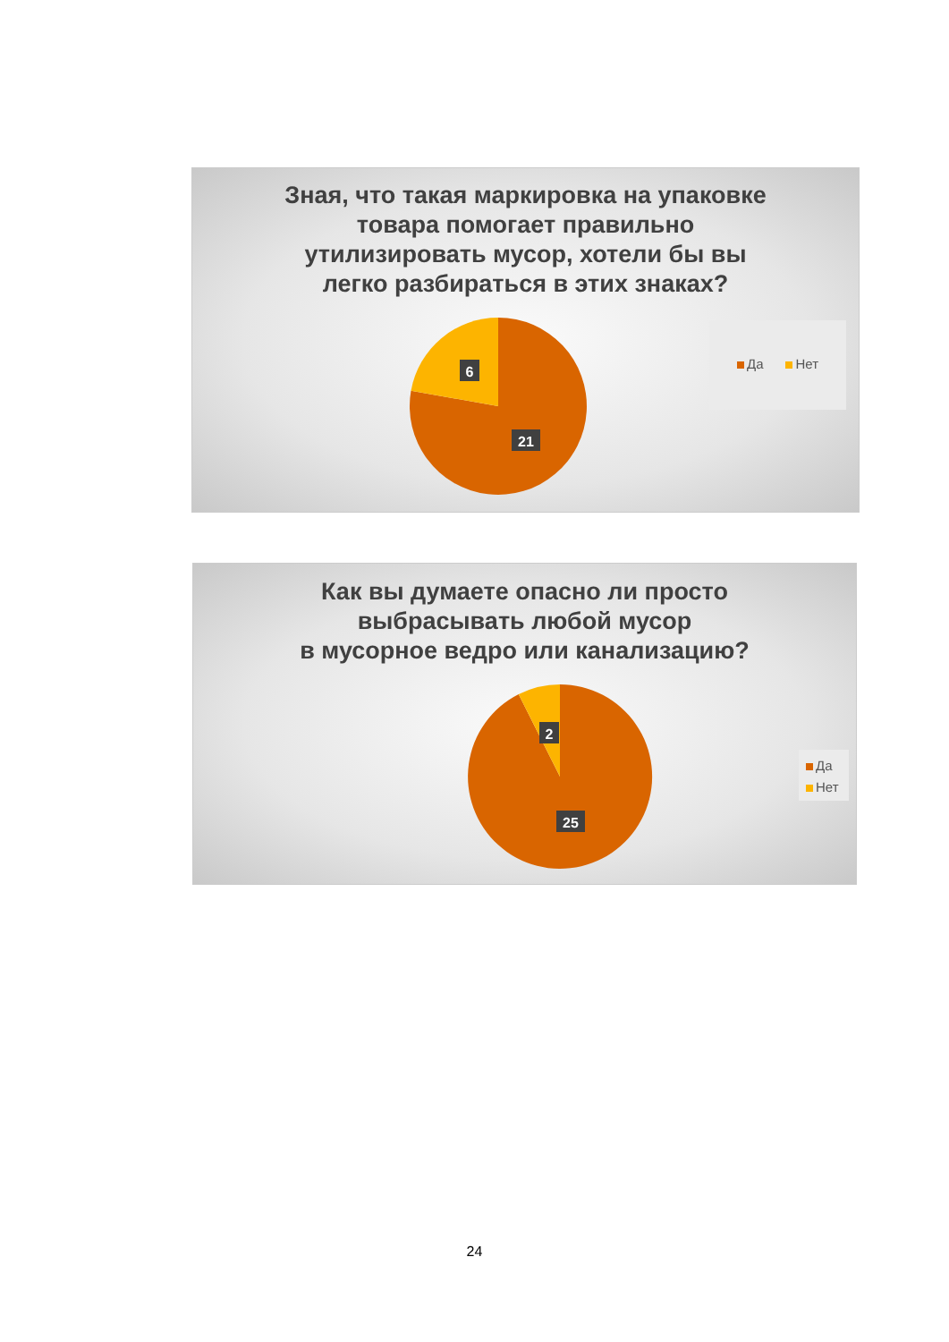Зная, что такая маркировка на упаковке
товара помогает правильно
утилизировать мусор, хотели бы вы
легко разбираться в этих знаках?
6
21
Да Нет
Как вы думаете опасно ли просто
выбрасывать любой мусор
в мусорное ведро или канализацию?
2
25
Да
Нет
24